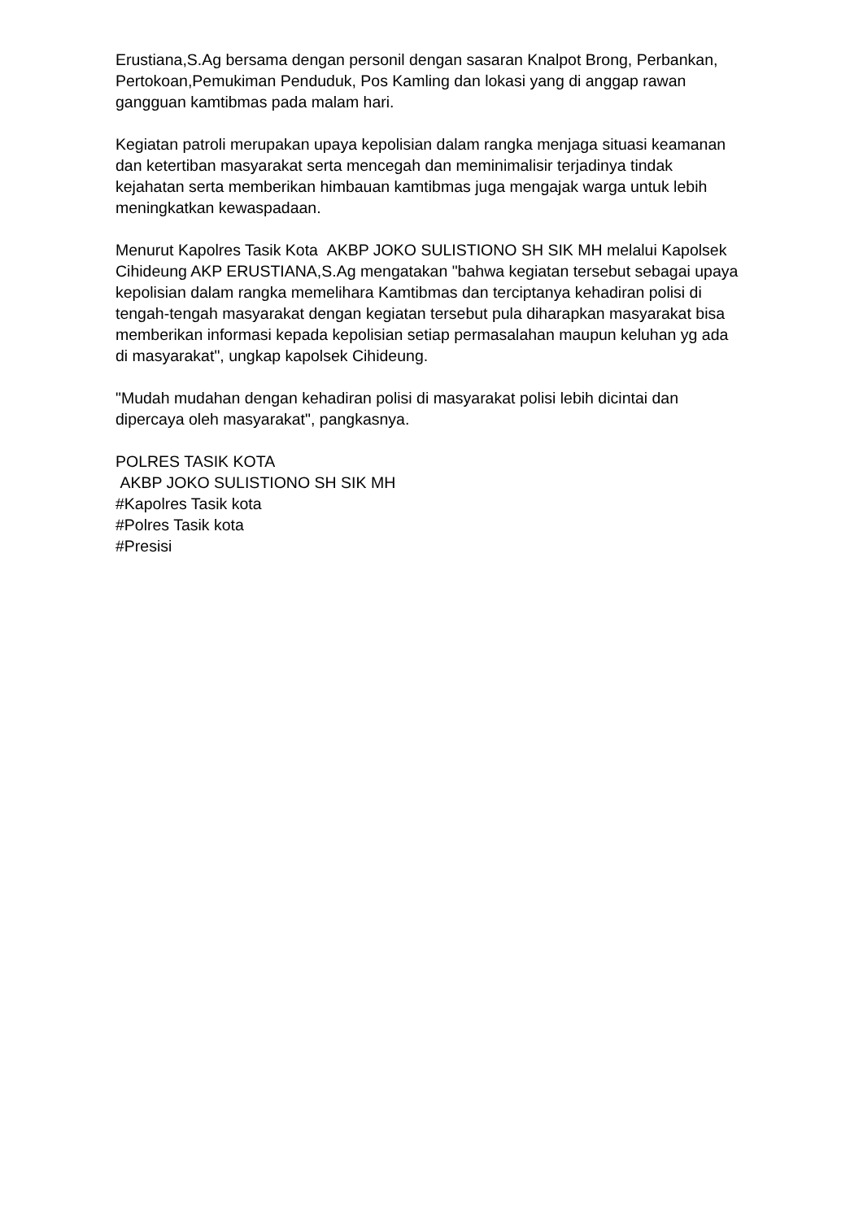Erustiana,S.Ag bersama dengan personil dengan sasaran Knalpot Brong, Perbankan, Pertokoan,Pemukiman Penduduk, Pos Kamling dan lokasi yang di anggap rawan gangguan kamtibmas pada malam hari.
Kegiatan patroli merupakan upaya kepolisian dalam rangka menjaga situasi keamanan dan ketertiban masyarakat serta mencegah dan meminimalisir terjadinya tindak kejahatan serta memberikan himbauan kamtibmas juga mengajak warga untuk lebih meningkatkan kewaspadaan.
Menurut Kapolres Tasik Kota AKBP JOKO SULISTIONO SH SIK MH melalui Kapolsek Cihideung AKP ERUSTIANA,S.Ag mengatakan "bahwa kegiatan tersebut sebagai upaya kepolisian dalam rangka memelihara Kamtibmas dan terciptanya kehadiran polisi di tengah-tengah masyarakat dengan kegiatan tersebut pula diharapkan masyarakat bisa memberikan informasi kepada kepolisian setiap permasalahan maupun keluhan yg ada di masyarakat", ungkap kapolsek Cihideung.
"Mudah mudahan dengan kehadiran polisi di masyarakat polisi lebih dicintai dan dipercaya oleh masyarakat", pangkasnya.
POLRES TASIK KOTA
AKBP JOKO SULISTIONO SH SIK MH
#Kapolres Tasik kota
#Polres Tasik kota
#Presisi